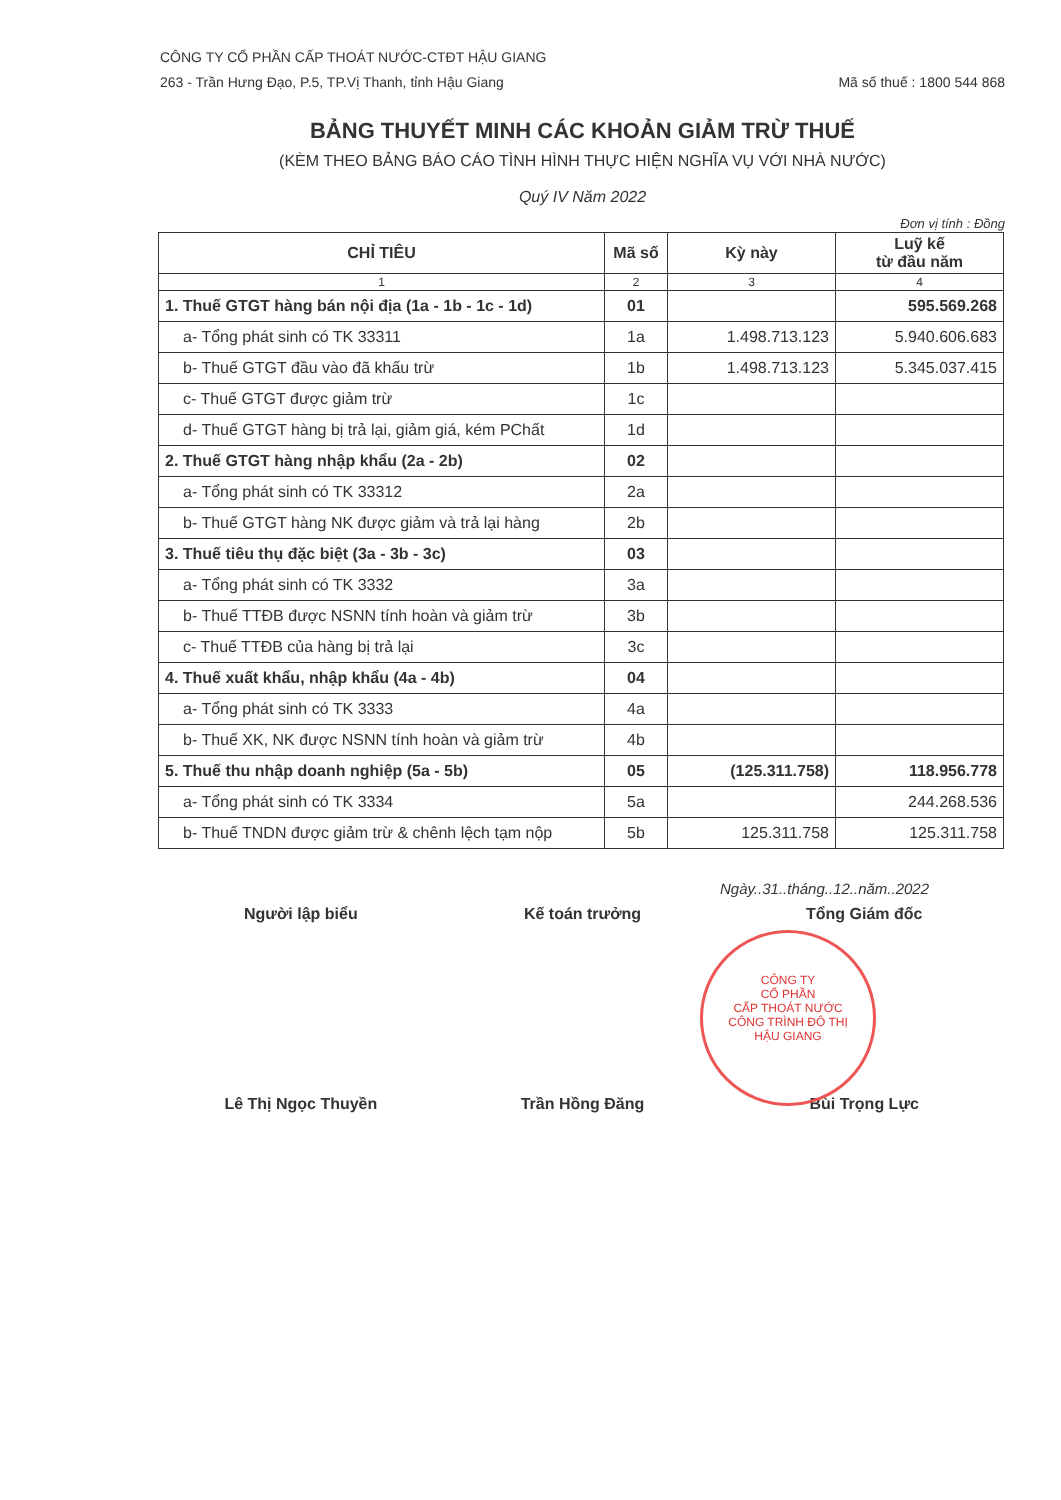CÔNG TY CỔ PHẦN CẤP THOÁT NƯỚC-CTĐT HẬU GIANG
263 - Trần Hưng Đạo, P.5, TP.Vị Thanh, tỉnh Hậu Giang Mã số thuế : 1800 544 868
BẢNG THUYẾT MINH CÁC KHOẢN GIẢM TRỪ THUẾ
(KÈM THEO BẢNG BÁO CÁO TÌNH HÌNH THỰC HIỆN NGHĨA VỤ VỚI NHÀ NƯỚC)
Quý IV Năm 2022
Đơn vị tính : Đồng
| CHỈ TIÊU | Mã số | Kỳ này | Luỹ kế từ đầu năm |
| --- | --- | --- | --- |
| 1 | 2 | 3 | 4 |
| 1. Thuế GTGT hàng bán nội địa (1a - 1b - 1c - 1d) | 01 | | 595.569.268 |
| a- Tổng phát sinh có TK 33311 | 1a | 1.498.713.123 | 5.940.606.683 |
| b- Thuế GTGT đầu vào đã khấu trừ | 1b | 1.498.713.123 | 5.345.037.415 |
| c- Thuế GTGT được giảm trừ | 1c | | |
| d- Thuế GTGT hàng bị trả lại, giảm giá, kém PChất | 1d | | |
| 2. Thuế GTGT hàng nhập khẩu (2a - 2b) | 02 | | |
| a- Tổng phát sinh có TK 33312 | 2a | | |
| b- Thuế GTGT hàng NK được giảm và trả lại hàng | 2b | | |
| 3. Thuế tiêu thụ đặc biệt (3a - 3b - 3c) | 03 | | |
| a- Tổng phát sinh có TK 3332 | 3a | | |
| b- Thuế TTĐB được NSNN tính hoàn và giảm trừ | 3b | | |
| c- Thuế TTĐB của hàng bị trả lại | 3c | | |
| 4. Thuế xuất khẩu, nhập khẩu (4a - 4b) | 04 | | |
| a- Tổng phát sinh có TK 3333 | 4a | | |
| b- Thuế XK, NK được NSNN tính hoàn và giảm trừ | 4b | | |
| 5. Thuế thu nhập doanh nghiệp (5a - 5b) | 05 | (125.311.758) | 118.956.778 |
| a- Tổng phát sinh có TK 3334 | 5a | | 244.268.536 |
| b- Thuế TNDN được giảm trừ & chênh lệch tạm nộp | 5b | 125.311.758 | 125.311.758 |
Ngày..31..tháng..12..năm..2022
Người lập biểu Kế toán trưởng Tổng Giám đốc
Lê Thị Ngọc Thuyền Trần Hồng Đăng Bùi Trọng Lực
CÔNG TY
CỔ PHẦN
CẤP THOÁT NƯỚC
CÔNG TRÌNH ĐÔ THỊ
HẬU GIANG